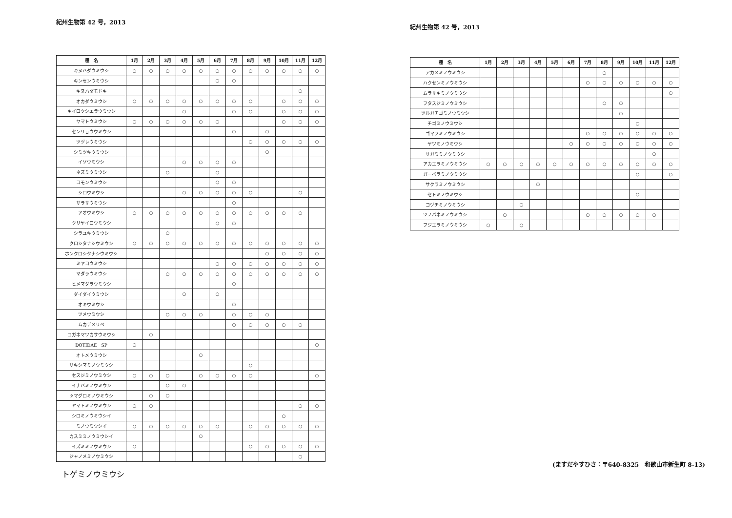紀州生物第 42 号，2013
| 種 名 | 1月 | 2月 | 3月 | 4月 | 5月 | 6月 | 7月 | 8月 | 9月 | 10月 | 11月 | 12月 |
| --- | --- | --- | --- | --- | --- | --- | --- | --- | --- | --- | --- | --- |
| キヌハダウミウシ | ○ | ○ | ○ | ○ | ○ | ○ | ○ | ○ | ○ | ○ | ○ | ○ |
| キンセンウミウシ | | | | | | ○ | ○ | | | | | |
| キヌハダモドキ | | | | | | | | | | | ○ | |
| オカダウミウシ | ○ | ○ | ○ | ○ | ○ | ○ | ○ | ○ | | ○ | ○ | ○ |
| キイロクシエラウミウシ | | | | ○ | | | ○ | ○ | | ○ | ○ | ○ |
| ヤマトウミウシ | ○ | ○ | ○ | ○ | ○ | ○ | | | | ○ | ○ | ○ |
| センリョウウミウシ | | | | | | | ○ | | ○ | | | |
| ツヅレウミウシ | | | | | | | | ○ | ○ | ○ | ○ | ○ |
| シミツキウミウシ | | | | | | | | | ○ | | | |
| イソウミウシ | | | | ○ | ○ | ○ | ○ | | | | | |
| ネズミウミウシ | | | ○ | | | ○ | | | | | | |
| コモンウミウシ | | | | | | ○ | ○ | | | | | |
| シロウミウシ | | | | ○ | ○ | ○ | ○ | ○ | | | ○ | |
| サラサウミウシ | | | | | | | ○ | | | | | |
| アオウミウシ | ○ | ○ | ○ | ○ | ○ | ○ | ○ | ○ | ○ | ○ | ○ | |
| クリヤイロウミウシ | | | | | | ○ | ○ | | | | | |
| シラユキウミウシ | | | ○ | | | | | | | | | |
| クロシタナシウミウシ | ○ | ○ | ○ | ○ | ○ | ○ | ○ | ○ | ○ | ○ | ○ | ○ |
| ホンクロシタナシウミウシ | | | | | | | | | ○ | ○ | ○ | ○ |
| ミヤコウミウシ | | | | | | ○ | ○ | ○ | ○ | ○ | ○ | ○ |
| マダラウミウシ | | | ○ | ○ | ○ | ○ | ○ | ○ | ○ | ○ | ○ | ○ |
| ヒメマダラウミウシ | | | | | | | ○ | | | | | |
| ダイダイウミウシ | | | | ○ | | ○ | | | | | | |
| オキウミウシ | | | | | | | ○ | | | | | |
| ツメウミウシ | | | ○ | ○ | ○ | | ○ | ○ | ○ | | | |
| ムカデメリベ | | | | | | | ○ | ○ | ○ | ○ | ○ | |
| コガネマツカサウミウシ | | ○ | | | | | | | | | | |
| DOTIDAE SP | ○ | | | | | | | | | | | ○ |
| オトメウミウシ | | | | | ○ | | | | | | | |
| サキシマミノウミウシ | | | | | | | | ○ | | | | |
| セスジミノウミウシ | ○ | ○ | ○ | | ○ | ○ | ○ | ○ | | | | ○ |
| イナバミノウミウシ | | | ○ | ○ | | | | | | | | |
| ツマグロミノウミウシ | | ○ | ○ | | | | | | | | | |
| ヤマトミノウミウシ | ○ | ○ | | | | | | | | | ○ | ○ |
| シロミノウミウシイ | | | | | | | | | | ○ | | |
| ミノウミウシイ | ○ | ○ | ○ | ○ | ○ | ○ | | ○ | ○ | ○ | ○ | ○ |
| カスミミノウミウシイ | | | | | ○ | | | | | | | |
| イズミミノウミウシ | ○ | | | | | | | ○ | ○ | ○ | ○ | ○ |
| ジャノメミノウミウシ | | | | | | | | | | | ○ | |
トゲミノウミウシ
紀州生物第 42 号，2013
| 種 名 | 1月 | 2月 | 3月 | 4月 | 5月 | 6月 | 7月 | 8月 | 9月 | 10月 | 11月 | 12月 |
| --- | --- | --- | --- | --- | --- | --- | --- | --- | --- | --- | --- | --- |
| アカメミノウミウシ | | | | | | | | ○ | | | | |
| ハクセンミノウミウシ | | | | | | | ○ | ○ | ○ | ○ | ○ | ○ |
| ムラサキミノウミウシ | | | | | | | | | | | | ○ |
| フタスジミノウミウシ | | | | | | | | ○ | ○ | | | |
| ツルガチゴミノウミウシ | | | | | | | | | ○ | | | |
| チゴミノウミウシ | | | | | | | | | | ○ | | |
| ゴマフミノウミウシ | | | | | | | ○ | ○ | ○ | ○ | ○ | ○ |
| ヤツミノウミウシ | | | | | | ○ | ○ | ○ | ○ | ○ | ○ | ○ |
| サガミミノウミウシ | | | | | | | | | | | ○ | |
| アカエラミノウミウシ | ○ | ○ | ○ | ○ | ○ | ○ | ○ | ○ | ○ | ○ | ○ | ○ |
| ガーベラミノウミウシ | | | | | | | | | | ○ | | ○ |
| サクラミノウミウシ | | | | ○ | | | | | | | | |
| セトミノウミウシ | | | | | | | | | | ○ | | |
| コヅチミノウミウシ | | | ○ | | | | | | | | | |
| ツノバネミノウミウシ | | ○ | | | | | ○ | ○ | ○ | ○ | ○ | |
| フジエラミノウミウシ | ○ | | ○ | | | | | | | | | |
(ますだやすひさ：〒640-8325　和歌山市新生町 8-13)